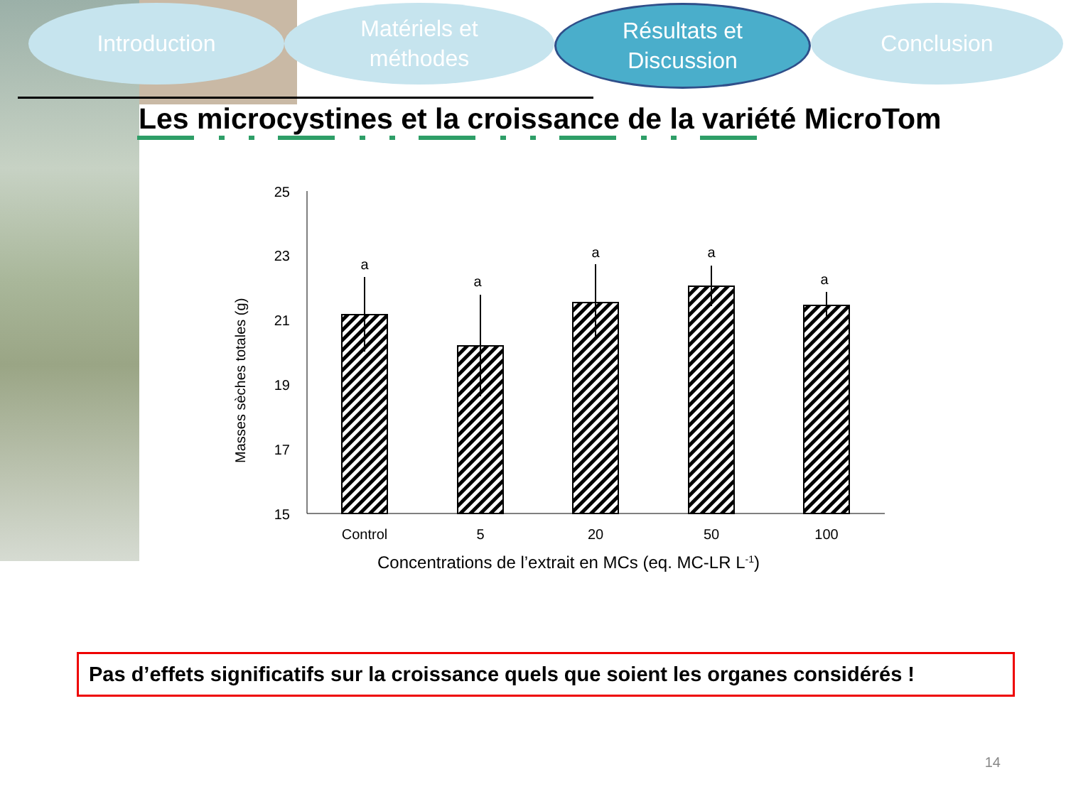Introduction Matériels et
méthodes
Résultats et
Discussion
Conclusion
Les microcystines et la croissance de la variété MicroTom
Masses sèches totales (g)
25
23
21
19
17
15
a
a
a
a
a
Control
5
20
50
100
Concentrations de l’extrait en MCs (eq. MC-LR L-1)
Pas d’effets significatifs sur la croissance quels que soient les organes considérés !
14